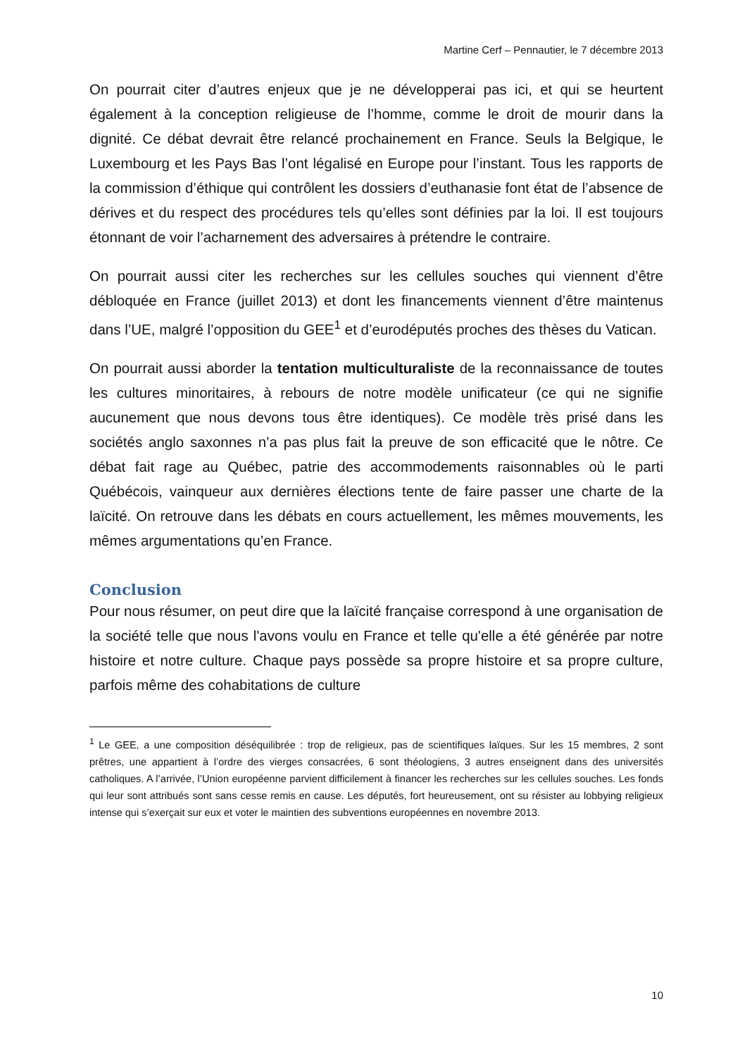Martine Cerf – Pennautier, le 7 décembre 2013
On pourrait citer d’autres enjeux que je ne développerai pas ici, et qui se heurtent également à la conception religieuse de l’homme, comme le droit de mourir dans la dignité. Ce débat devrait être relancé prochainement en France. Seuls la Belgique, le Luxembourg et les Pays Bas l’ont légalisé en Europe pour l’instant. Tous les rapports de la commission d’éthique qui contrôlent les dossiers d’euthanasie font état de l’absence de dérives et du respect des procédures tels qu’elles sont définies par la loi. Il est toujours étonnant de voir l’acharnement des adversaires à prétendre le contraire.
On pourrait aussi citer les recherches sur les cellules souches qui viennent d’être débloquée en France (juillet 2013) et dont les financements viennent d’être maintenus dans l’UE, malgré l’opposition du GEE<sup>1</sup> et d’eurodéputés proches des thèses du Vatican.
On pourrait aussi aborder la tentation multiculturaliste de la reconnaissance de toutes les cultures minoritaires, à rebours de notre modèle unificateur (ce qui ne signifie aucunement que nous devons tous être identiques). Ce modèle très prisé dans les sociétés anglo saxonnes n’a pas plus fait la preuve de son efficacité que le nôtre. Ce débat fait rage au Québec, patrie des accommodements raisonnables où le parti Québécois, vainqueur aux dernières élections tente de faire passer une charte de la laïcité. On retrouve dans les débats en cours actuellement, les mêmes mouvements, les mêmes argumentations qu’en France.
Conclusion
Pour nous résumer, on peut dire que la laïcité française correspond à une organisation de la société telle que nous l'avons voulu en France et telle qu'elle a été générée par notre histoire et notre culture. Chaque pays possède sa propre histoire et sa propre culture, parfois même des cohabitations de culture
<sup>1</sup> Le GEE, a une composition déséquilibrée : trop de religieux, pas de scientifiques laïques. Sur les 15 membres, 2 sont prêtres, une appartient à l’ordre des vierges consacrées, 6 sont théologiens, 3 autres enseignent dans des universités catholiques. A l’arrivée, l’Union européenne parvient difficilement à financer les recherches sur les cellules souches. Les fonds qui leur sont attribués sont sans cesse remis en cause. Les députés, fort heureusement, ont su résister au lobbying religieux intense qui s’exerçait sur eux et voter le maintien des subventions européennes en novembre 2013.
10